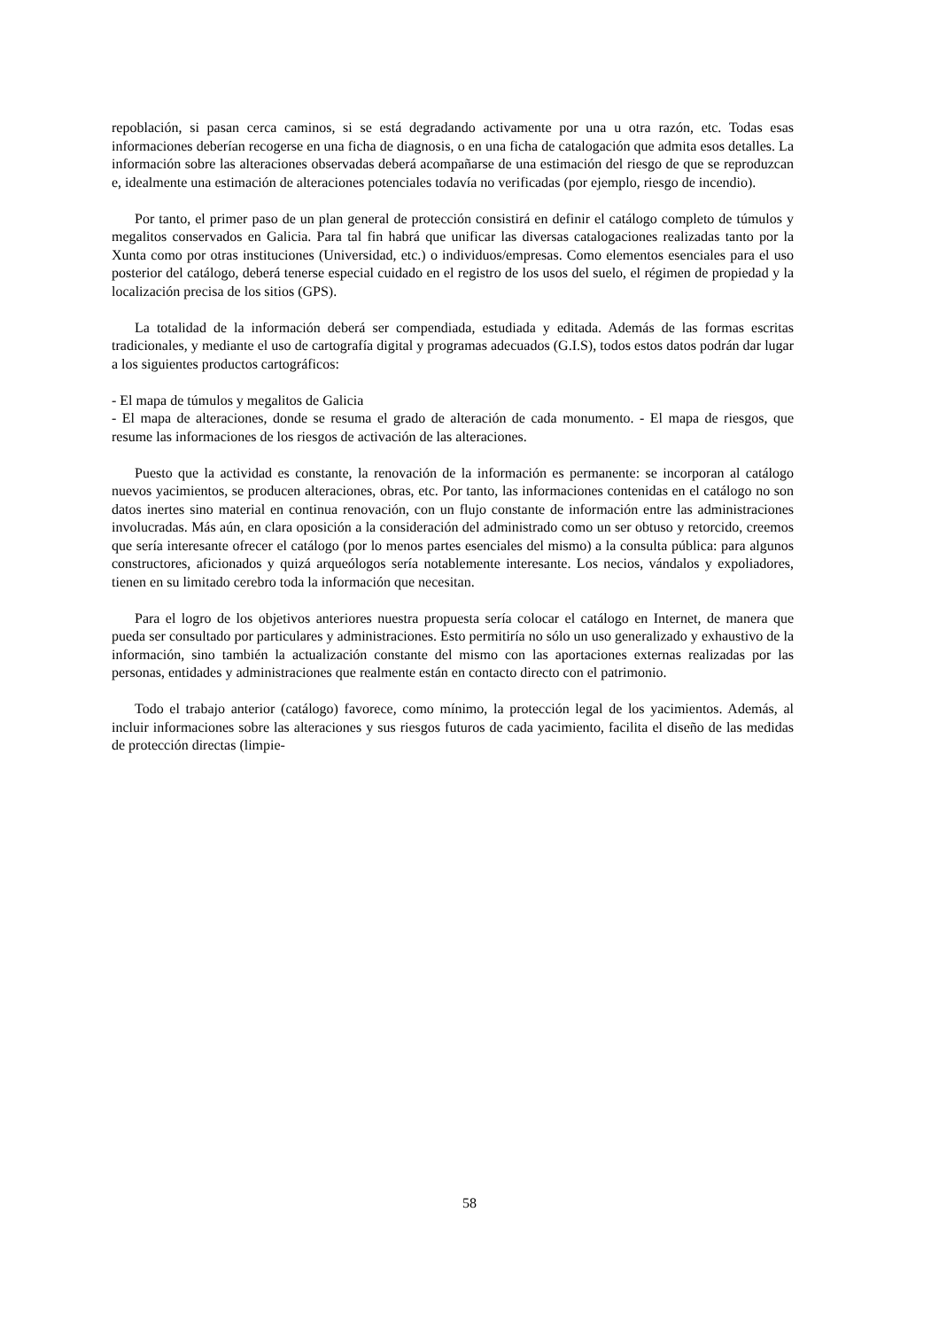repoblación, si pasan cerca caminos, si se está degradando activamente por una u otra razón, etc. Todas esas informaciones deberían recogerse en una ficha de diagnosis, o en una ficha de catalogación que admita esos detalles. La información sobre las alteraciones observadas deberá acompañarse de una estimación del riesgo de que se reproduzcan e, idealmente una estimación de alteraciones potenciales todavía no verificadas (por ejemplo, riesgo de incendio).
Por tanto, el primer paso de un plan general de protección consistirá en definir el catálogo completo de túmulos y megalitos conservados en Galicia. Para tal fin habrá que unificar las diversas catalogaciones realizadas tanto por la Xunta como por otras instituciones (Universidad, etc.) o individuos/empresas. Como elementos esenciales para el uso posterior del catálogo, deberá tenerse especial cuidado en el registro de los usos del suelo, el régimen de propiedad y la localización precisa de los sitios (GPS).
La totalidad de la información deberá ser compendiada, estudiada y editada. Además de las formas escritas tradicionales, y mediante el uso de cartografía digital y programas adecuados (G.I.S), todos estos datos podrán dar lugar a los siguientes productos cartográficos:
- El mapa de túmulos y megalitos de Galicia
- El mapa de alteraciones, donde se resuma el grado de alteración de cada monumento. - El mapa de riesgos, que resume las informaciones de los riesgos de activación de las alteraciones.
Puesto que la actividad es constante, la renovación de la información es permanente: se incorporan al catálogo nuevos yacimientos, se producen alteraciones, obras, etc. Por tanto, las informaciones contenidas en el catálogo no son datos inertes sino material en continua renovación, con un flujo constante de información entre las administraciones involucradas. Más aún, en clara oposición a la consideración del administrado como un ser obtuso y retorcido, creemos que sería interesante ofrecer el catálogo (por lo menos partes esenciales del mismo) a la consulta pública: para algunos constructores, aficionados y quizá arqueólogos sería notablemente interesante. Los necios, vándalos y expoliadores, tienen en su limitado cerebro toda la información que necesitan.
Para el logro de los objetivos anteriores nuestra propuesta sería colocar el catálogo en Internet, de manera que pueda ser consultado por particulares y administraciones. Esto permitiría no sólo un uso generalizado y exhaustivo de la información, sino también la actualización constante del mismo con las aportaciones externas realizadas por las personas, entidades y administraciones que realmente están en contacto directo con el patrimonio.
Todo el trabajo anterior (catálogo) favorece, como mínimo, la protección legal de los yacimientos. Además, al incluir informaciones sobre las alteraciones y sus riesgos futuros de cada yacimiento, facilita el diseño de las medidas de protección directas (limpie-
58